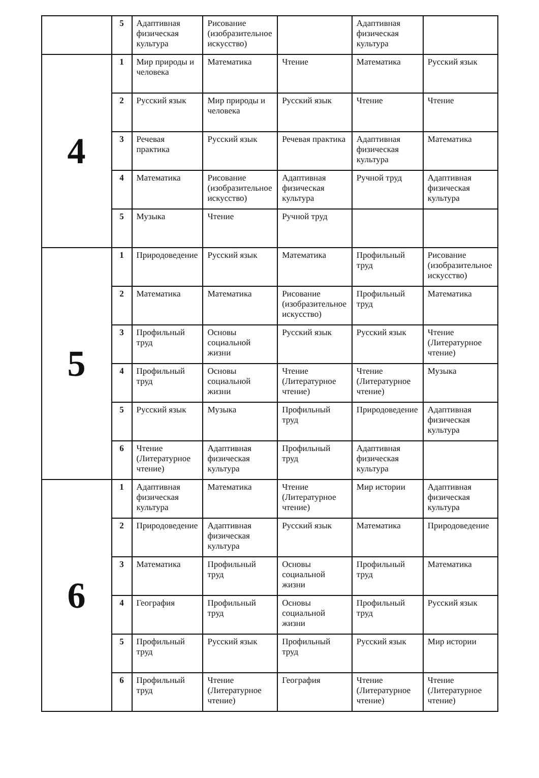| | 5 | Адаптивная физическая культура | Рисование (изобразительное искусство) | | Адаптивная физическая культура | |
| 4 | 1 | Мир природы и человека | Математика | Чтение | Математика | Русский язык |
| | 2 | Русский язык | Мир природы и человека | Русский язык | Чтение | Чтение |
| | 3 | Речевая практика | Русский язык | Речевая практика | Адаптивная физическая культура | Математика |
| | 4 | Математика | Рисование (изобразительное искусство) | Адаптивная физическая культура | Ручной труд | Адаптивная физическая культура |
| | 5 | Музыка | Чтение | Ручной труд | | |
| 5 | 1 | Природоведение | Русский язык | Математика | Профильный труд | Рисование (изобразительное искусство) |
| | 2 | Математика | Математика | Рисование (изобразительное искусство) | Профильный труд | Математика |
| | 3 | Профильный труд | Основы социальной жизни | Русский язык | Русский язык | Чтение (Литературное чтение) |
| | 4 | Профильный труд | Основы социальной жизни | Чтение (Литературное чтение) | Чтение (Литературное чтение) | Музыка |
| | 5 | Русский язык | Музыка | Профильный труд | Природоведение | Адаптивная физическая культура |
| | 6 | Чтение (Литературное чтение) | Адаптивная физическая культура | Профильный труд | Адаптивная физическая культура | |
| 6 | 1 | Адаптивная физическая культура | Математика | Чтение (Литературное чтение) | Мир истории | Адаптивная физическая культура |
| | 2 | Природоведение | Адаптивная физическая культура | Русский язык | Математика | Природоведение |
| | 3 | Математика | Профильный труд | Основы социальной жизни | Профильный труд | Математика |
| | 4 | География | Профильный труд | Основы социальной жизни | Профильный труд | Русский язык |
| | 5 | Профильный труд | Русский язык | Профильный труд | Русский язык | Мир истории |
| | 6 | Профильный труд | Чтение (Литературное чтение) | География | Чтение (Литературное чтение) | Чтение (Литературное чтение) |